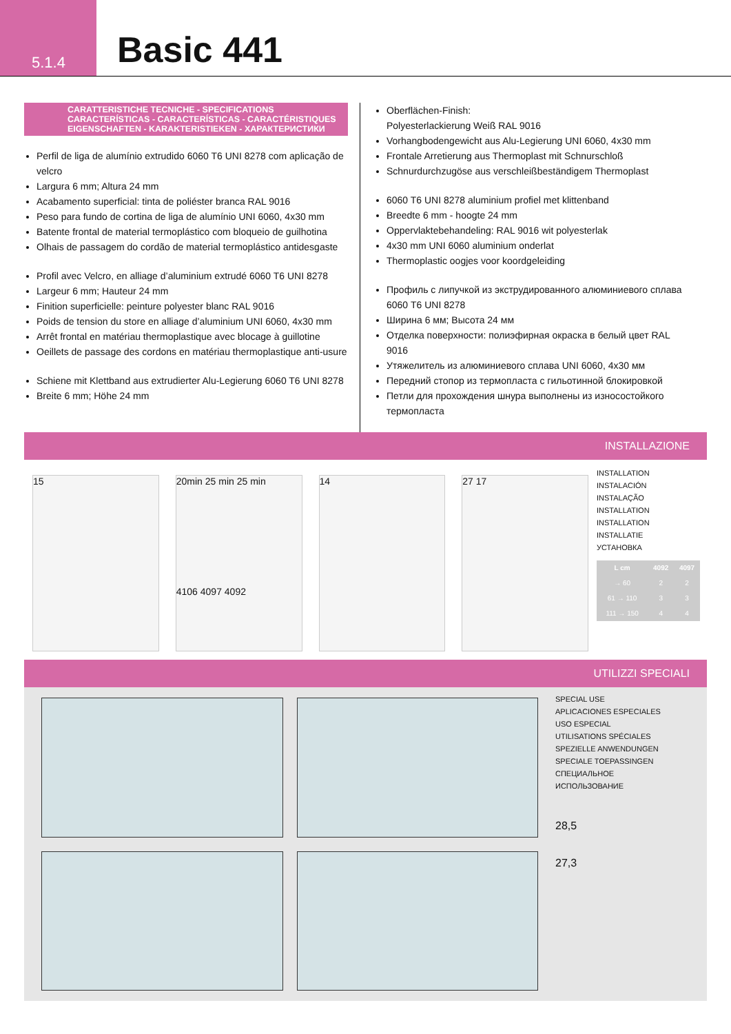5.1.4
Basic 441
CARATTERISTICHE TECNICHE - SPECIFICATIONS
CARACTERÍSTICAS - CARACTERÍSTICAS - CARACTÉRISTIQUES
EIGENSCHAFTEN - KARAKTERISTIEKEN - ХАРАКТЕРИСТИКИ
Perfil de liga de alumínio extrudido 6060 T6 UNI 8278 com aplicação de velcro
Largura 6 mm; Altura 24 mm
Acabamento superficial: tinta de poliéster branca RAL 9016
Peso para fundo de cortina de liga de alumínio UNI 6060, 4x30 mm
Batente frontal de material termoplástico com bloqueio de guilhotina
Olhais de passagem do cordão de material termoplástico antidesgaste
Profil avec Velcro, en alliage d’aluminium extrudé 6060 T6 UNI 8278
Largeur 6 mm; Hauteur 24 mm
Finition superficielle: peinture polyester blanc RAL 9016
Poids de tension du store en alliage d’aluminium UNI 6060, 4x30 mm
Arrêt frontal en matériau thermoplastique avec blocage à guillotine
Oeillets de passage des cordons en matériau thermoplastique anti-usure
Schiene mit Klettband aus extrudierter Alu-Legierung 6060 T6 UNI 8278
Breite 6 mm; Höhe 24 mm
Oberflächen-Finish:
Polyesterlackierung Weiß RAL 9016
Vorhangbodengewicht aus Alu-Legierung UNI 6060, 4x30 mm
Frontale Arretierung aus Thermoplast mit Schnurschloß
Schnurdurchzugöse aus verschleißbeständigem Thermoplast
6060 T6 UNI 8278 aluminium profiel met klittenband
Breedte 6 mm - hoogte 24 mm
Oppervlaktebehandeling: RAL 9016 wit polyesterlak
4x30 mm UNI 6060 aluminium onderlat
Thermoplastic oogjes voor koordgeleiding
Профиль с липучкой из экструдированного алюминиевого сплава 6060 T6 UNI 8278
Ширина 6 мм; Высота 24 мм
Отделка поверхности: полиэфирная окраска в белый цвет RAL 9016
Утяжелитель из алюминиевого сплава UNI 6060, 4x30 мм
Передний стопор из термопласта с гильотинной блокировкой
Петли для прохождения шнура выполнены из износостойкого термопласта
INSTALLAZIONE
15 20min 25 min 25 min
4106 4097 4092
14 27 17
INSTALLATION
INSTALACIÓN
INSTALAÇÃO
INSTALLATION
INSTALLATION
INSTALLATIE
УСТАНОВКА
| L cm | 4092 | 4097 |
| --- | --- | --- |
| → 60 | 2 | 2 |
| 61 → 110 | 3 | 3 |
| 111 → 150 | 4 | 4 |
UTILIZZI SPECIALI
SPECIAL USE
APLICACIONES ESPECIALES
USO ESPECIAL
UTILISATIONS SPÉCIALES
SPEZIELLE ANWENDUNGEN
SPECIALE TOEPASSINGEN
СПЕЦИАЛЬНОЕ
ИСПОЛЬЗОВАНИЕ
28,5
27,3